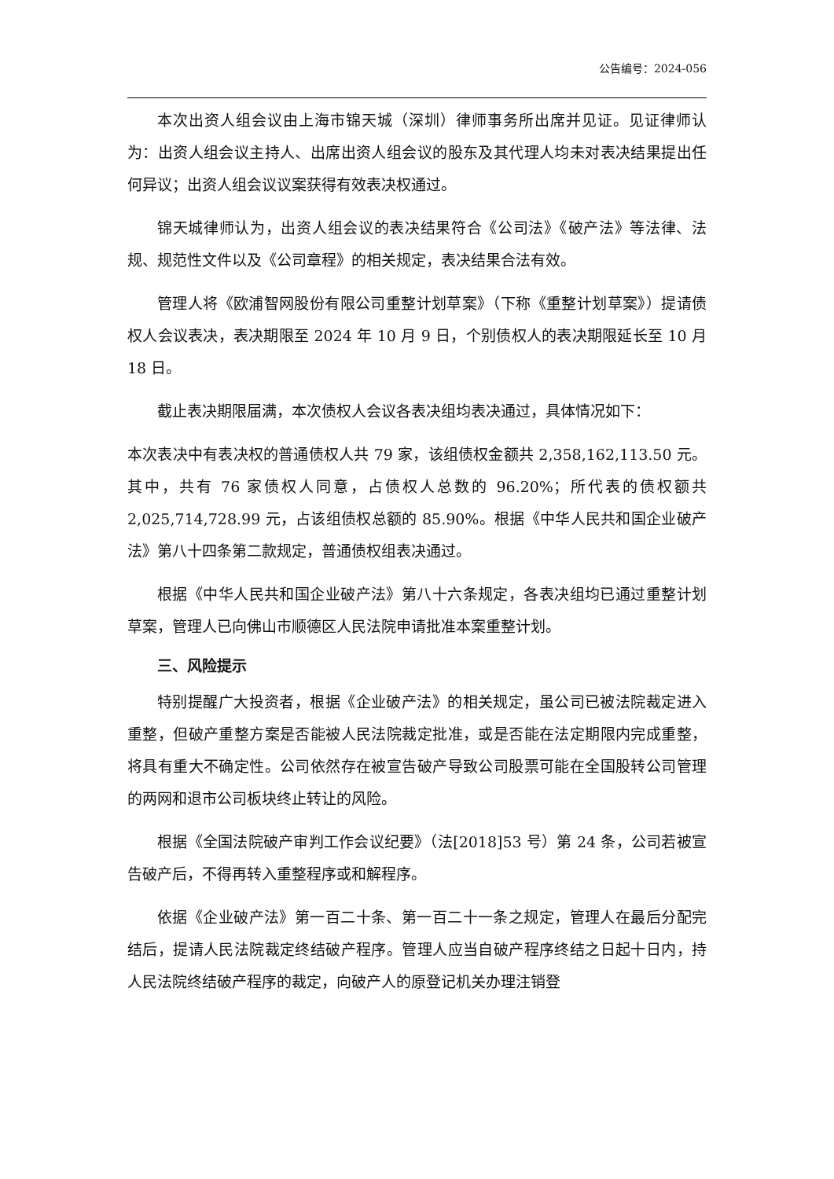公告编号：2024-056
本次出资人组会议由上海市锦天城（深圳）律师事务所出席并见证。见证律师认为：出资人组会议主持人、出席出资人组会议的股东及其代理人均未对表决结果提出任何异议；出资人组会议议案获得有效表决权通过。
锦天城律师认为，出资人组会议的表决结果符合《公司法》《破产法》等法律、法规、规范性文件以及《公司章程》的相关规定，表决结果合法有效。
管理人将《欧浦智网股份有限公司重整计划草案》（下称《重整计划草案》）提请债权人会议表决，表决期限至 2024 年 10 月 9 日，个别债权人的表决期限延长至 10 月 18 日。
截止表决期限届满，本次债权人会议各表决组均表决通过，具体情况如下：
本次表决中有表决权的普通债权人共 79 家，该组债权金额共 2,358,162,113.50 元。其中，共有 76 家债权人同意，占债权人总数的 96.20%；所代表的债权额共 2,025,714,728.99 元，占该组债权总额的 85.90%。根据《中华人民共和国企业破产法》第八十四条第二款规定，普通债权组表决通过。
根据《中华人民共和国企业破产法》第八十六条规定，各表决组均已通过重整计划草案，管理人已向佛山市顺德区人民法院申请批准本案重整计划。
三、风险提示
特别提醒广大投资者，根据《企业破产法》的相关规定，虽公司已被法院裁定进入重整，但破产重整方案是否能被人民法院裁定批准，或是否能在法定期限内完成重整，将具有重大不确定性。公司依然存在被宣告破产导致公司股票可能在全国股转公司管理的两网和退市公司板块终止转让的风险。
根据《全国法院破产审判工作会议纪要》（法[2018]53 号）第 24 条，公司若被宣告破产后，不得再转入重整程序或和解程序。
依据《企业破产法》第一百二十条、第一百二十一条之规定，管理人在最后分配完结后，提请人民法院裁定终结破产程序。管理人应当自破产程序终结之日起十日内，持人民法院终结破产程序的裁定，向破产人的原登记机关办理注销登